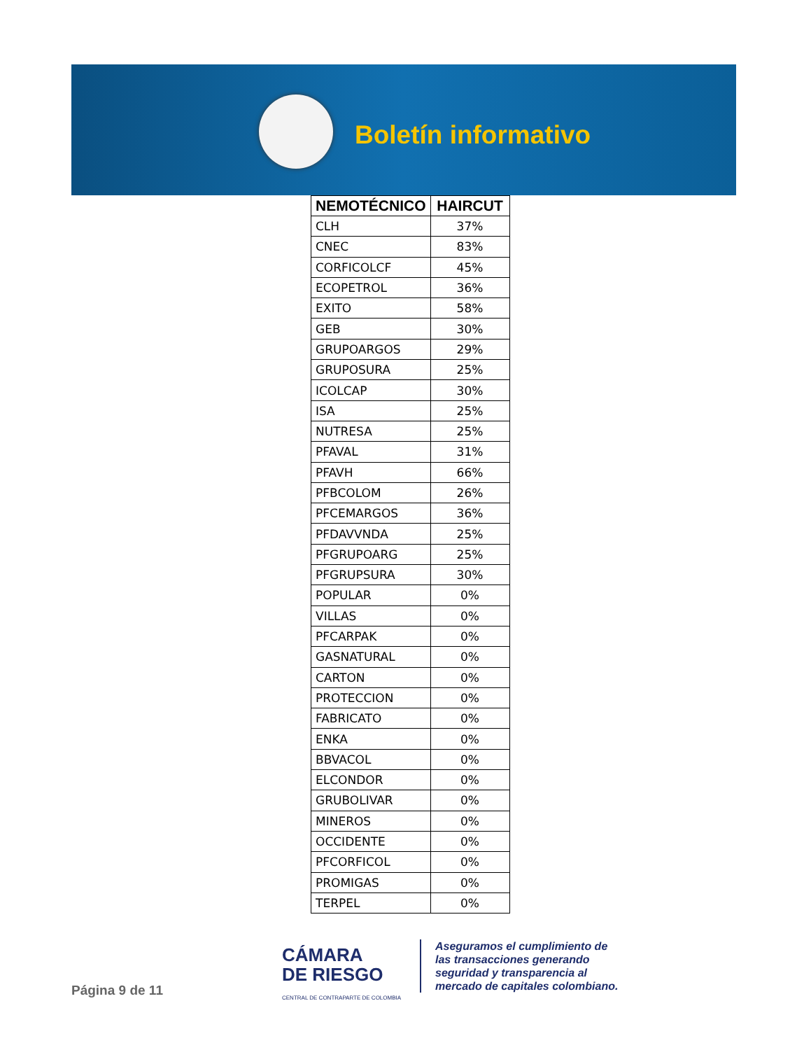Boletín informativo
| NEMOTÉCNICO | HAIRCUT |
| --- | --- |
| CLH | 37% |
| CNEC | 83% |
| CORFICOLCF | 45% |
| ECOPETROL | 36% |
| EXITO | 58% |
| GEB | 30% |
| GRUPOARGOS | 29% |
| GRUPOSURA | 25% |
| ICOLCAP | 30% |
| ISA | 25% |
| NUTRESA | 25% |
| PFAVAL | 31% |
| PFAVH | 66% |
| PFBCOLOM | 26% |
| PFCEMARGOS | 36% |
| PFDAVVNDA | 25% |
| PFGRUPOARG | 25% |
| PFGRUPSURA | 30% |
| POPULAR | 0% |
| VILLAS | 0% |
| PFCARPAK | 0% |
| GASNATURAL | 0% |
| CARTON | 0% |
| PROTECCION | 0% |
| FABRICATO | 0% |
| ENKA | 0% |
| BBVACOL | 0% |
| ELCONDOR | 0% |
| GRUBOLIVAR | 0% |
| MINEROS | 0% |
| OCCIDENTE | 0% |
| PFCORFICOL | 0% |
| PROMIGAS | 0% |
| TERPEL | 0% |
Página 9 de 11
CÁMARA
DE RIESGO
CENTRAL DE CONTRAPARTE DE COLOMBIA
Aseguramos el cumplimiento de
las transacciones generando
seguridad y transparencia al
mercado de capitales colombiano.